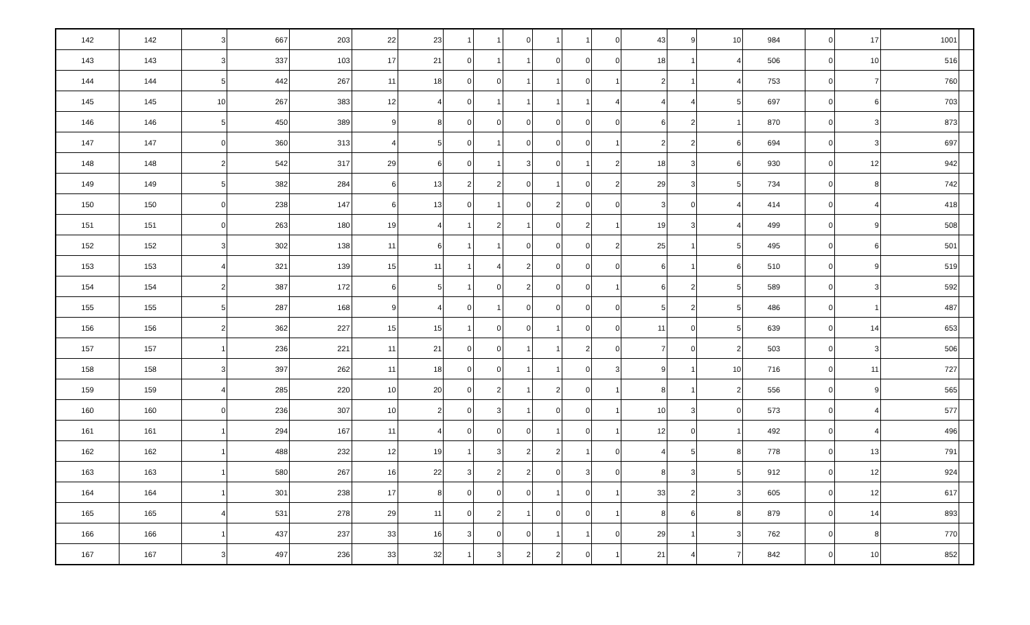| 142 | 142 | 3 | 667 | 203 | 22 | 23 | 1 | 1 | 0 | 1 | 1 | 0 | 43 | 9 | 10 | 984 | 0 | 17 | 1001 | |
| 143 | 143 | 3 | 337 | 103 | 17 | 21 | 0 | 1 | 1 | 0 | 0 | 0 | 18 | 1 | 4 | 506 | 0 | 10 | 516 | |
| 144 | 144 | 5 | 442 | 267 | 11 | 18 | 0 | 0 | 1 | 1 | 0 | 1 | 2 | 1 | 4 | 753 | 0 | 7 | 760 | |
| 145 | 145 | 10 | 267 | 383 | 12 | 4 | 0 | 1 | 1 | 1 | 1 | 4 | 4 | 4 | 5 | 697 | 0 | 6 | 703 | |
| 146 | 146 | 5 | 450 | 389 | 9 | 8 | 0 | 0 | 0 | 0 | 0 | 0 | 6 | 2 | 1 | 870 | 0 | 3 | 873 | |
| 147 | 147 | 0 | 360 | 313 | 4 | 5 | 0 | 1 | 0 | 0 | 0 | 1 | 2 | 2 | 6 | 694 | 0 | 3 | 697 | |
| 148 | 148 | 2 | 542 | 317 | 29 | 6 | 0 | 1 | 3 | 0 | 1 | 2 | 18 | 3 | 6 | 930 | 0 | 12 | 942 | |
| 149 | 149 | 5 | 382 | 284 | 6 | 13 | 2 | 2 | 0 | 1 | 0 | 2 | 29 | 3 | 5 | 734 | 0 | 8 | 742 | |
| 150 | 150 | 0 | 238 | 147 | 6 | 13 | 0 | 1 | 0 | 2 | 0 | 0 | 3 | 0 | 4 | 414 | 0 | 4 | 418 | |
| 151 | 151 | 0 | 263 | 180 | 19 | 4 | 1 | 2 | 1 | 0 | 2 | 1 | 19 | 3 | 4 | 499 | 0 | 9 | 508 | |
| 152 | 152 | 3 | 302 | 138 | 11 | 6 | 1 | 1 | 0 | 0 | 0 | 2 | 25 | 1 | 5 | 495 | 0 | 6 | 501 | |
| 153 | 153 | 4 | 321 | 139 | 15 | 11 | 1 | 4 | 2 | 0 | 0 | 0 | 6 | 1 | 6 | 510 | 0 | 9 | 519 | |
| 154 | 154 | 2 | 387 | 172 | 6 | 5 | 1 | 0 | 2 | 0 | 0 | 1 | 6 | 2 | 5 | 589 | 0 | 3 | 592 | |
| 155 | 155 | 5 | 287 | 168 | 9 | 4 | 0 | 1 | 0 | 0 | 0 | 0 | 5 | 2 | 5 | 486 | 0 | 1 | 487 | |
| 156 | 156 | 2 | 362 | 227 | 15 | 15 | 1 | 0 | 0 | 1 | 0 | 0 | 11 | 0 | 5 | 639 | 0 | 14 | 653 | |
| 157 | 157 | 1 | 236 | 221 | 11 | 21 | 0 | 0 | 1 | 1 | 2 | 0 | 7 | 0 | 2 | 503 | 0 | 3 | 506 | |
| 158 | 158 | 3 | 397 | 262 | 11 | 18 | 0 | 0 | 1 | 1 | 0 | 3 | 9 | 1 | 10 | 716 | 0 | 11 | 727 | |
| 159 | 159 | 4 | 285 | 220 | 10 | 20 | 0 | 2 | 1 | 2 | 0 | 1 | 8 | 1 | 2 | 556 | 0 | 9 | 565 | |
| 160 | 160 | 0 | 236 | 307 | 10 | 2 | 0 | 3 | 1 | 0 | 0 | 1 | 10 | 3 | 0 | 573 | 0 | 4 | 577 | |
| 161 | 161 | 1 | 294 | 167 | 11 | 4 | 0 | 0 | 0 | 1 | 0 | 1 | 12 | 0 | 1 | 492 | 0 | 4 | 496 | |
| 162 | 162 | 1 | 488 | 232 | 12 | 19 | 1 | 3 | 2 | 2 | 1 | 0 | 4 | 5 | 8 | 778 | 0 | 13 | 791 | |
| 163 | 163 | 1 | 580 | 267 | 16 | 22 | 3 | 2 | 2 | 0 | 3 | 0 | 8 | 3 | 5 | 912 | 0 | 12 | 924 | |
| 164 | 164 | 1 | 301 | 238 | 17 | 8 | 0 | 0 | 0 | 1 | 0 | 1 | 33 | 2 | 3 | 605 | 0 | 12 | 617 | |
| 165 | 165 | 4 | 531 | 278 | 29 | 11 | 0 | 2 | 1 | 0 | 0 | 1 | 8 | 6 | 8 | 879 | 0 | 14 | 893 | |
| 166 | 166 | 1 | 437 | 237 | 33 | 16 | 3 | 0 | 0 | 1 | 1 | 0 | 29 | 1 | 3 | 762 | 0 | 8 | 770 | |
| 167 | 167 | 3 | 497 | 236 | 33 | 32 | 1 | 3 | 2 | 2 | 0 | 1 | 21 | 4 | 7 | 842 | 0 | 10 | 852 | |